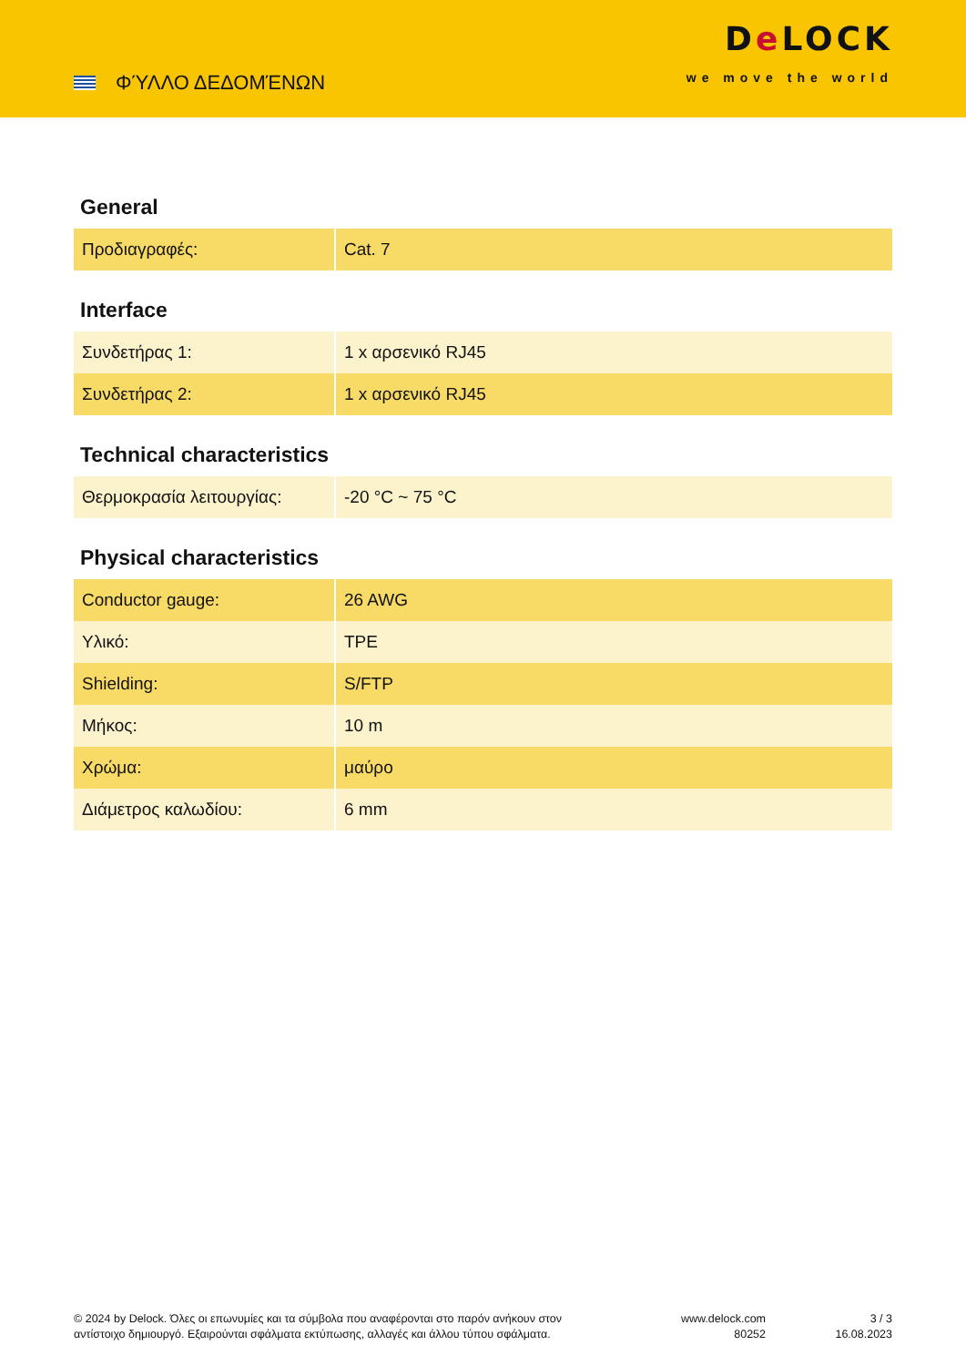ΦΎΛΛΟ ΔΕΔΟΜΈΝΩΝ
De LOCK
we move the world
General
| Προδιαγραφές: | Cat. 7 |
Interface
| Συνδετήρας 1: | 1 x αρσενικό RJ45 |
| Συνδετήρας 2: | 1 x αρσενικό RJ45 |
Technical characteristics
| Θερμοκρασία λειτουργίας: | -20 °C ~ 75 °C |
Physical characteristics
| Conductor gauge: | 26 AWG |
| Υλικό: | TPE |
| Shielding: | S/FTP |
| Μήκος: | 10 m |
| Χρώμα: | μαύρο |
| Διάμετρος καλωδίου: | 6 mm |
© 2024 by Delock. Όλες οι επωνυμίες και τα σύμβολα που αναφέρονται στο παρόν ανήκουν στον αντίστοιχο δημιουργό. Εξαιρούνται σφάλματα εκτύπωσης, αλλαγές και άλλου τύπου σφάλματα.
www.delock.com
80252
3 / 3
16.08.2023